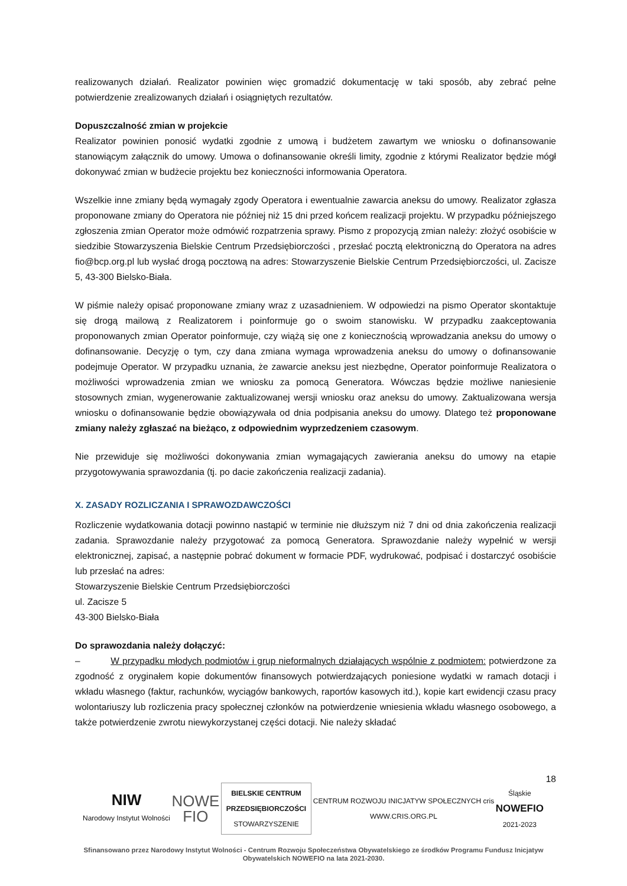realizowanych działań. Realizator powinien więc gromadzić dokumentację w taki sposób, aby zebrać pełne potwierdzenie zrealizowanych działań i osiągniętych rezultatów.
Dopuszczalność zmian w projekcie
Realizator powinien ponosić wydatki zgodnie z umową i budżetem zawartym we wniosku o dofinansowanie stanowiącym załącznik do umowy. Umowa o dofinansowanie określi limity, zgodnie z którymi Realizator będzie mógł dokonywać zmian w budżecie projektu bez konieczności informowania Operatora.
Wszelkie inne zmiany będą wymagały zgody Operatora i ewentualnie zawarcia aneksu do umowy. Realizator zgłasza proponowane zmiany do Operatora nie później niż 15 dni przed końcem realizacji projektu. W przypadku późniejszego zgłoszenia zmian Operator może odmówić rozpatrzenia sprawy. Pismo z propozycją zmian należy: złożyć osobiście w siedzibie Stowarzyszenia Bielskie Centrum Przedsiębiorczości , przesłać pocztą elektroniczną do Operatora na adres fio@bcp.org.pl lub wysłać drogą pocztową na adres: Stowarzyszenie Bielskie Centrum Przedsiębiorczości, ul. Zacisze 5, 43-300 Bielsko-Biała.
W piśmie należy opisać proponowane zmiany wraz z uzasadnieniem. W odpowiedzi na pismo Operator skontaktuje się drogą mailową z Realizatorem i poinformuje go o swoim stanowisku. W przypadku zaakceptowania proponowanych zmian Operator poinformuje, czy wiążą się one z koniecznością wprowadzania aneksu do umowy o dofinansowanie. Decyzję o tym, czy dana zmiana wymaga wprowadzenia aneksu do umowy o dofinansowanie podejmuje Operator. W przypadku uznania, że zawarcie aneksu jest niezbędne, Operator poinformuje Realizatora o możliwości wprowadzenia zmian we wniosku za pomocą Generatora. Wówczas będzie możliwe naniesienie stosownych zmian, wygenerowanie zaktualizowanej wersji wniosku oraz aneksu do umowy. Zaktualizowana wersja wniosku o dofinansowanie będzie obowiązywała od dnia podpisania aneksu do umowy. Dlatego też proponowane zmiany należy zgłaszać na bieżąco, z odpowiednim wyprzedzeniem czasowym.
Nie przewiduje się możliwości dokonywania zmian wymagających zawierania aneksu do umowy na etapie przygotowywania sprawozdania (tj. po dacie zakończenia realizacji zadania).
X. ZASADY ROZLICZANIA I SPRAWOZDAWCZOŚCI
Rozliczenie wydatkowania dotacji powinno nastąpić w terminie nie dłuższym niż 7 dni od dnia zakończenia realizacji zadania. Sprawozdanie należy przygotować za pomocą Generatora. Sprawozdanie należy wypełnić w wersji elektronicznej, zapisać, a następnie pobrać dokument w formacie PDF, wydrukować, podpisać i dostarczyć osobiście lub przesłać na adres:
Stowarzyszenie Bielskie Centrum Przedsiębiorczości
ul. Zacisze 5
43-300 Bielsko-Biała
Do sprawozdania należy dołączyć:
– W przypadku młodych podmiotów i grup nieformalnych działających wspólnie z podmiotem: potwierdzone za zgodność z oryginałem kopie dokumentów finansowych potwierdzających poniesione wydatki w ramach dotacji i wkładu własnego (faktur, rachunków, wyciągów bankowych, raportów kasowych itd.), kopie kart ewidencji czasu pracy wolontariuszy lub rozliczenia pracy społecznej członków na potwierdzenie wniesienia wkładu własnego osobowego, a także potwierdzenie zwrotu niewykorzystanej części dotacji. Nie należy składać
18
NIW
Narodowy Instytut Wolności
NOWE
FIO
BIELSKIE CENTRUM
PRZEDSIĘBIORCZOŚCI
STOWARZYSZENIE
CENTRUM ROZWOJU INICJATYW SPOŁECZNYCH cris
WWW.CRIS.ORG.PL
Śląskie
NOWEFIO
2021-2023
Sfinansowano przez Narodowy Instytut Wolności - Centrum Rozwoju Społeczeństwa Obywatelskiego ze środków Programu Fundusz Inicjatyw Obywatelskich NOWEFIO na lata 2021-2030.